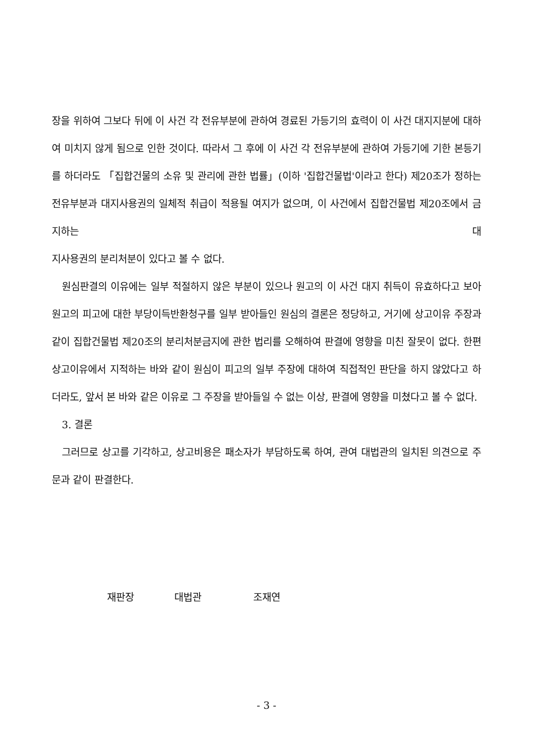장을 위하여 그보다 뒤에 이 사건 각 전유부분에 관하여 경료된 가등기의 효력이 이 사건 대지지분에 대하여 미치지 않게 됨으로 인한 것이다. 따라서 그 후에 이 사건 각 전유부분에 관하여 가등기에 기한 본등기를 하더라도 「집합건물의 소유 및 관리에 관한 법률」(이하 '집합건물법'이라고 한다) 제20조가 정하는 전유부분과 대지사용권의 일체적 취급이 적용될 여지가 없으며, 이 사건에서 집합건물법 제20조에서 금지하는 대
지사용권의 분리처분이 있다고 볼 수 없다.
원심판결의 이유에는 일부 적절하지 않은 부분이 있으나 원고의 이 사건 대지 취득이 유효하다고 보아 원고의 피고에 대한 부당이득반환청구를 일부 받아들인 원심의 결론은 정당하고, 거기에 상고이유 주장과 같이 집합건물법 제20조의 분리처분금지에 관한 법리를 오해하여 판결에 영향을 미친 잘못이 없다. 한편 상고이유에서 지적하는 바와 같이 원심이 피고의 일부 주장에 대하여 직접적인 판단을 하지 않았다고 하더라도, 앞서 본 바와 같은 이유로 그 주장을 받아들일 수 없는 이상, 판결에 영향을 미쳤다고 볼 수 없다.
3. 결론
그러므로 상고를 기각하고, 상고비용은 패소자가 부담하도록 하여, 관여 대법관의 일치된 의견으로 주문과 같이 판결한다.
재판장 대법관 조재연
- 3 -